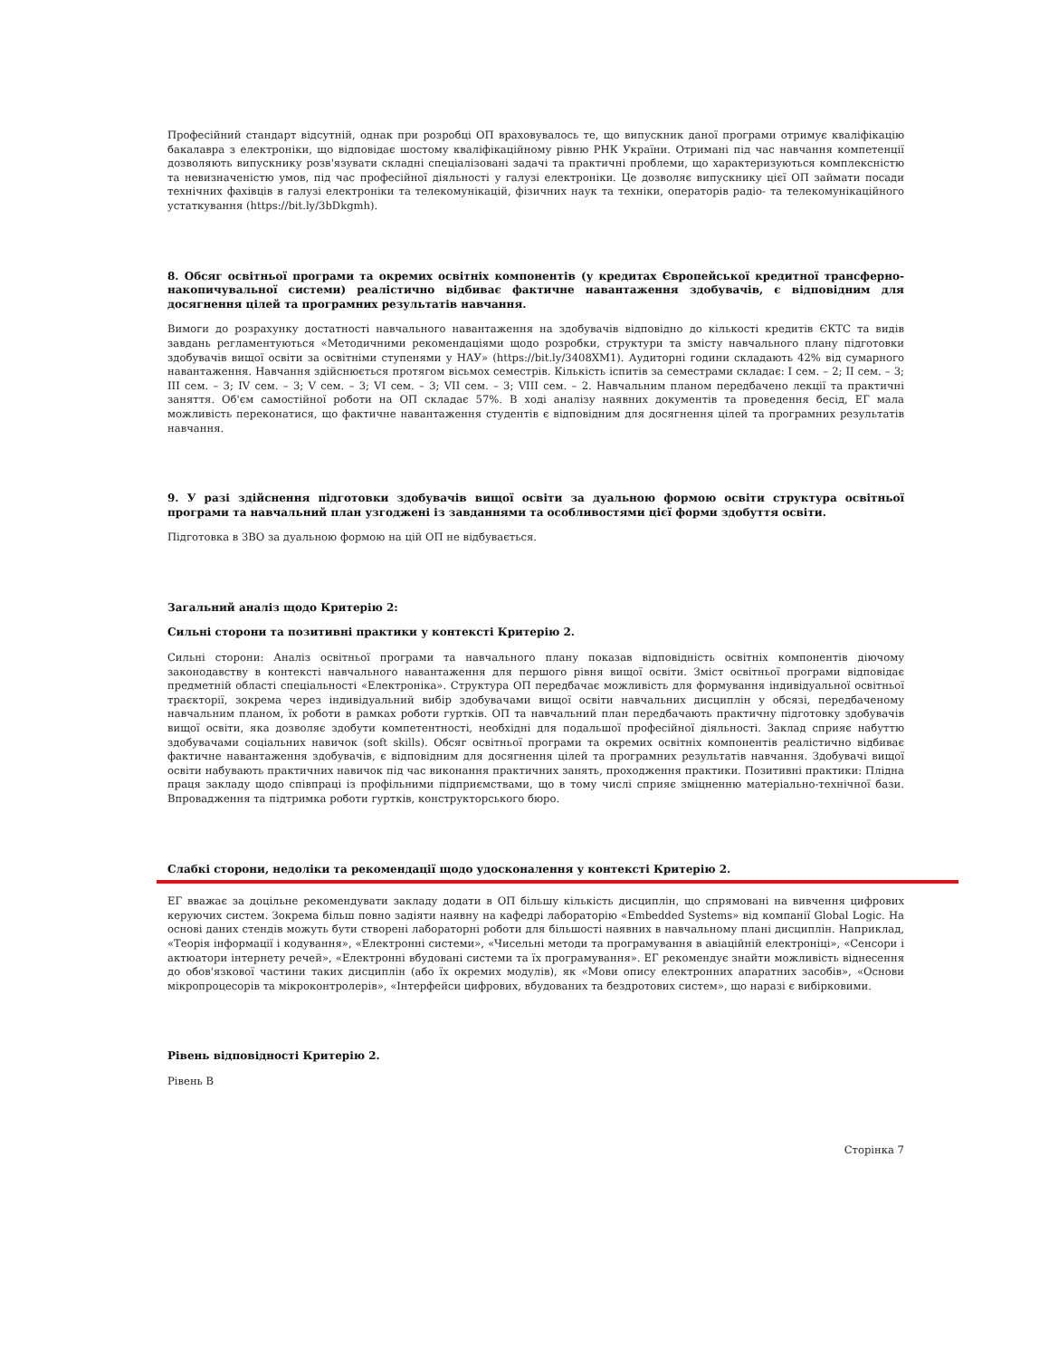Професійний стандарт відсутній, однак при розробці ОП враховувалось те, що випускник даної програми отримує кваліфікацію бакалавра з електроніки, що відповідає шостому кваліфікаційному рівню РНК України. Отримані під час навчання компетенції дозволяють випускнику розв'язувати складні спеціалізовані задачі та практичні проблеми, що характеризуються комплексністю та невизначеністю умов, під час професійної діяльності у галузі електроніки. Це дозволяє випускнику цієї ОП займати посади технічних фахівців в галузі електроніки та телекомунікацій, фізичних наук та техніки, операторів радіо- та телекомунікаційного устаткування (https://bit.ly/3bDkgmh).
8. Обсяг освітньої програми та окремих освітніх компонентів (у кредитах Європейської кредитної трансферно-накопичувальної системи) реалістично відбиває фактичне навантаження здобувачів, є відповідним для досягнення цілей та програмних результатів навчання.
Вимоги до розрахунку достатності навчального навантаження на здобувачів відповідно до кількості кредитів ЄКТС та видів завдань регламентуються «Методичними рекомендаціями щодо розробки, структури та змісту навчального плану підготовки здобувачів вищої освіти за освітніми ступенями у НАУ» (https://bit.ly/3408XM1). Аудиторні години складають 42% від сумарного навантаження. Навчання здійснюється протягом вісьмох семестрів. Кількість іспитів за семестрами складає: І сем. – 2; ІІ сем. – 3; ІІІ сем. – 3; IV сем. – 3; V сем. – 3; VI сем. – 3; VII сем. – 3; VIII сем. – 2. Навчальним планом передбачено лекції та практичні заняття. Об'єм самостійної роботи на ОП складає 57%. В ході аналізу наявних документів та проведення бесід, ЕГ мала можливість переконатися, що фактичне навантаження студентів є відповідним для досягнення цілей та програмних результатів навчання.
9. У разі здійснення підготовки здобувачів вищої освіти за дуальною формою освіти структура освітньої програми та навчальний план узгоджені із завданнями та особливостями цієї форми здобуття освіти.
Підготовка в ЗВО за дуальною формою на цій ОП не відбувається.
Загальний аналіз щодо Критерію 2:
Сильні сторони та позитивні практики у контексті Критерію 2.
Сильні сторони: Аналіз освітньої програми та навчального плану показав відповідність освітніх компонентів діючому законодавству в контексті навчального навантаження для першого рівня вищої освіти. Зміст освітньої програми відповідає предметній області спеціальності «Електроніка». Структура ОП передбачає можливість для формування індивідуальної освітньої траєкторії, зокрема через індивідуальний вибір здобувачами вищої освіти навчальних дисциплін у обсязі, передбаченому навчальним планом, їх роботи в рамках роботи гуртків. ОП та навчальний план передбачають практичну підготовку здобувачів вищої освіти, яка дозволяє здобути компетентності, необхідні для подальшої професійної діяльності. Заклад сприяє набуттю здобувачами соціальних навичок (soft skills). Обсяг освітньої програми та окремих освітніх компонентів реалістично відбиває фактичне навантаження здобувачів, є відповідним для досягнення цілей та програмних результатів навчання. Здобувачі вищої освіти набувають практичних навичок під час виконання практичних занять, проходження практики. Позитивні практики: Плідна праця закладу щодо співпраці із профільними підприємствами, що в тому числі сприяє зміцненню матеріально-технічної бази. Впровадження та підтримка роботи гуртків, конструкторського бюро.
Слабкі сторони, недоліки та рекомендації щодо удосконалення у контексті Критерію 2.
ЕГ вважає за доцільне рекомендувати закладу додати в ОП більшу кількість дисциплін, що спрямовані на вивчення цифрових керуючих систем. Зокрема більш повно задіяти наявну на кафедрі лабораторію «Embedded Systems» від компанії Global Logic. На основі даних стендів можуть бути створені лабораторні роботи для більшості наявних в навчальному плані дисциплін. Наприклад, «Теорія інформації і кодування», «Електронні системи», «Чисельні методи та програмування в авіаційній електроніці», «Сенсори і актюатори інтернету речей», «Електронні вбудовані системи та їх програмування». ЕГ рекомендує знайти можливість віднесення до обов'язкової частини таких дисциплін (або їх окремих модулів), як «Мови опису електронних апаратних засобів», «Основи мікропроцесорів та мікроконтролерів», «Інтерфейси цифрових, вбудованих та бездротових систем», що наразі є вибірковими.
Рівень відповідності Критерію 2.
Рівень В
Сторінка 7